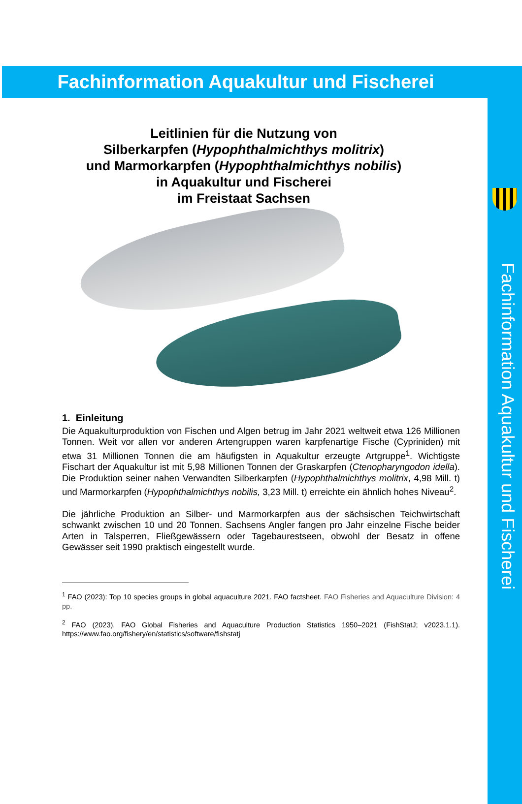Fachinformation Aquakultur und Fischerei
Fachinformation Aquakultur und Fischerei
Leitlinien für die Nutzung von
Silberkarpfen (Hypophthalmichthys molitrix)
und Marmorkarpfen (Hypophthalmichthys nobilis)
in Aquakultur und Fischerei
im Freistaat Sachsen
1. Einleitung
Die Aquakulturproduktion von Fischen und Algen betrug im Jahr 2021 weltweit etwa 126 Millionen Tonnen. Weit vor allen vor anderen Artengruppen waren karpfenartige Fische (Cypriniden) mit etwa 31 Millionen Tonnen die am häufigsten in Aquakultur erzeugte Artgruppe<sup>1</sup>. Wichtigste Fischart der Aquakultur ist mit 5,98 Millionen Tonnen der Graskarpfen (Ctenopharyngodon idella). Die Produktion seiner nahen Verwandten Silberkarpfen (Hypophthalmichthys molitrix, 4,98 Mill. t) und Marmorkarpfen (Hypophthalmichthys nobilis, 3,23 Mill. t) erreichte ein ähnlich hohes Niveau<sup>2</sup>.
Die jährliche Produktion an Silber- und Marmorkarpfen aus der sächsischen Teichwirtschaft schwankt zwischen 10 und 20 Tonnen. Sachsens Angler fangen pro Jahr einzelne Fische beider Arten in Talsperren, Fließgewässern oder Tagebaurestseen, obwohl der Besatz in offene Gewässer seit 1990 praktisch eingestellt wurde.
<sup>1</sup> FAO (2023): Top 10 species groups in global aquaculture 2021. FAO factsheet. FAO Fisheries and Aquaculture Division: 4 pp.
<sup>2</sup> FAO (2023). FAO Global Fisheries and Aquaculture Production Statistics 1950–2021 (FishStatJ; v2023.1.1). https://www.fao.org/fishery/en/statistics/software/fishstatj